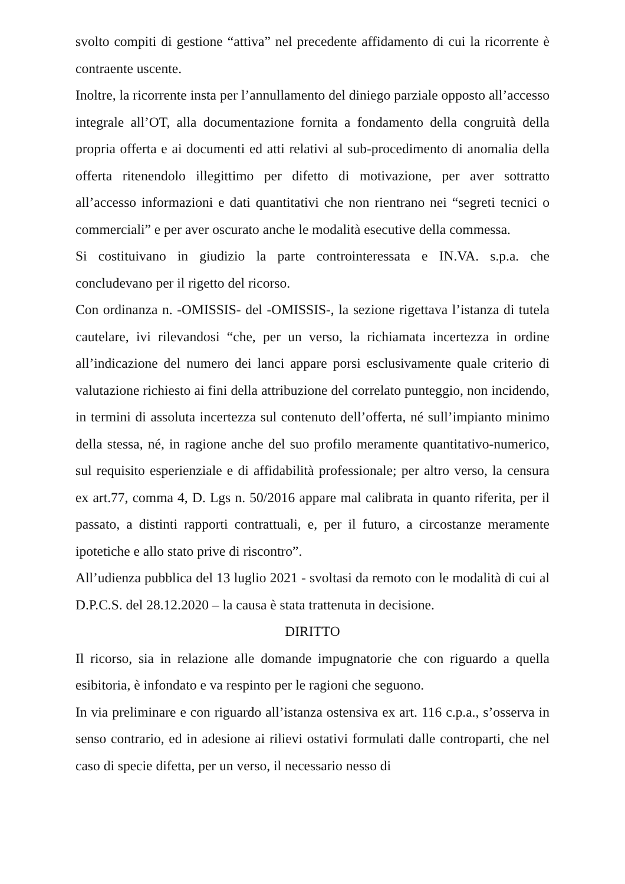svolto compiti di gestione “attiva” nel precedente affidamento di cui la ricorrente è contraente uscente.
Inoltre, la ricorrente insta per l’annullamento del diniego parziale opposto all’accesso integrale all’OT, alla documentazione fornita a fondamento della congruità della propria offerta e ai documenti ed atti relativi al sub-procedimento di anomalia della offerta ritenendolo illegittimo per difetto di motivazione, per aver sottratto all’accesso informazioni e dati quantitativi che non rientrano nei “segreti tecnici o commerciali” e per aver oscurato anche le modalità esecutive della commessa.
Si costituivano in giudizio la parte controinteressata e IN.VA. s.p.a. che concludevano per il rigetto del ricorso.
Con ordinanza n. -OMISSIS- del -OMISSIS-, la sezione rigettava l’istanza di tutela cautelare, ivi rilevandosi “che, per un verso, la richiamata incertezza in ordine all’indicazione del numero dei lanci appare porsi esclusivamente quale criterio di valutazione richiesto ai fini della attribuzione del correlato punteggio, non incidendo, in termini di assoluta incertezza sul contenuto dell’offerta, né sull’impianto minimo della stessa, né, in ragione anche del suo profilo meramente quantitativo-numerico, sul requisito esperienziale e di affidabilità professionale; per altro verso, la censura ex art.77, comma 4, D. Lgs n. 50/2016 appare mal calibrata in quanto riferita, per il passato, a distinti rapporti contrattuali, e, per il futuro, a circostanze meramente ipotetiche e allo stato prive di riscontro”.
All’udienza pubblica del 13 luglio 2021 - svoltasi da remoto con le modalità di cui al D.P.C.S. del 28.12.2020 – la causa è stata trattenuta in decisione.
DIRITTO
Il ricorso, sia in relazione alle domande impugnatorie che con riguardo a quella esibitoria, è infondato e va respinto per le ragioni che seguono.
In via preliminare e con riguardo all’istanza ostensiva ex art. 116 c.p.a., s’osserva in senso contrario, ed in adesione ai rilievi ostativi formulati dalle controparti, che nel caso di specie difetta, per un verso, il necessario nesso di